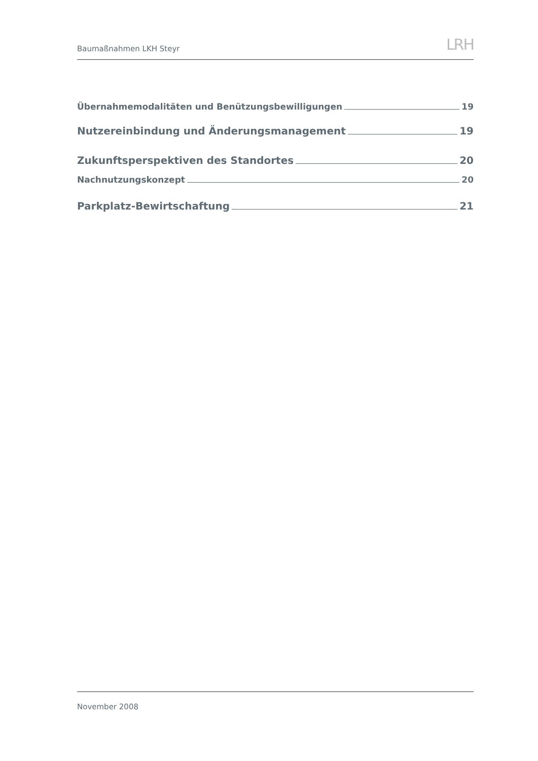Baumaßnahmen LKH Steyr
LRH
Übernahmemodalitäten und Benützungsbewilligungen 19
Nutzereinbindung und Änderungsmanagement 19
Zukunftsperspektiven des Standortes 20
Nachnutzungskonzept 20
Parkplatz-Bewirtschaftung 21
November 2008